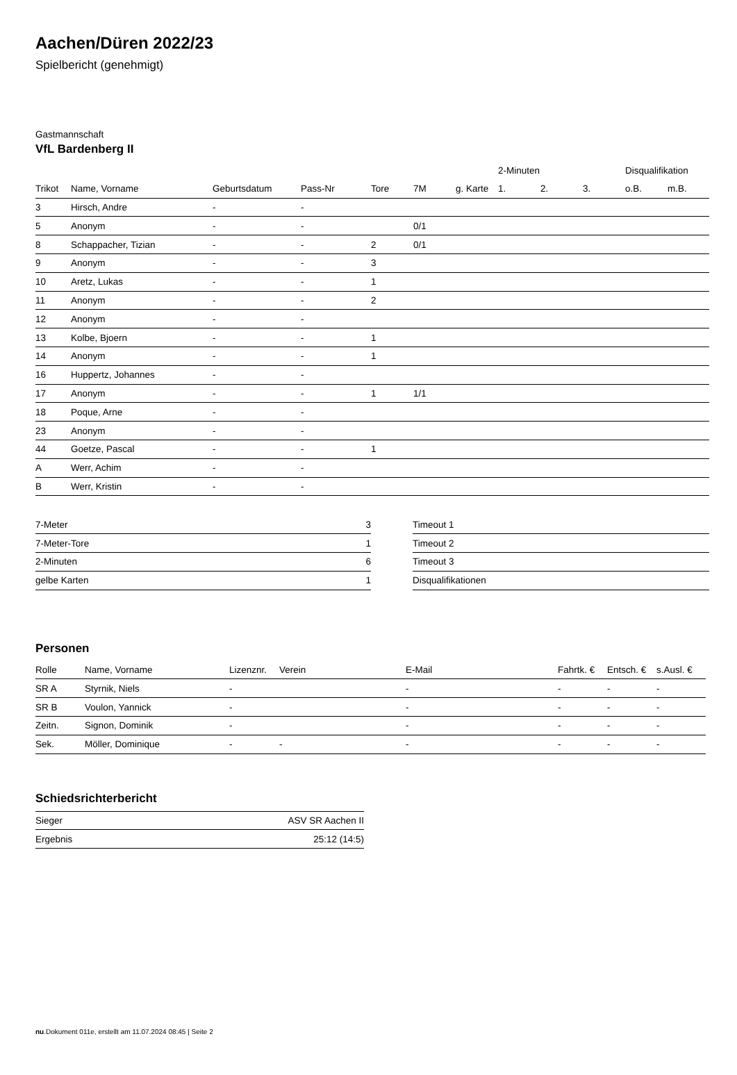Aachen/Düren 2022/23
Spielbericht (genehmigt)
Gastmannschaft
VfL Bardenberg II
| | | | | | | | 2-Minuten | | | Disqualifikation | |
| --- | --- | --- | --- | --- | --- | --- | --- | --- | --- | --- | --- |
| Trikot | Name, Vorname | Geburtsdatum | Pass-Nr | Tore | 7M | g. Karte | 1. | 2. | 3. | o.B. | m.B. |
| 3 | Hirsch, Andre | - | - | | | | | | | | |
| 5 | Anonym | - | - | | 0/1 | | | | | | |
| 8 | Schappacher, Tizian | - | - | 2 | 0/1 | | | | | | |
| 9 | Anonym | - | - | 3 | | | | | | | |
| 10 | Aretz, Lukas | - | - | 1 | | | | | | | |
| 11 | Anonym | - | - | 2 | | | | | | | |
| 12 | Anonym | - | - | | | | | | | | |
| 13 | Kolbe, Bjoern | - | - | 1 | | | | | | | |
| 14 | Anonym | - | - | 1 | | | | | | | |
| 16 | Huppertz, Johannes | - | - | | | | | | | | |
| 17 | Anonym | - | - | 1 | 1/1 | | | | | | |
| 18 | Poque, Arne | - | - | | | | | | | | |
| 23 | Anonym | - | - | | | | | | | | |
| 44 | Goetze, Pascal | - | - | 1 | | | | | | | |
| A | Werr, Achim | - | - | | | | | | | | |
| B | Werr, Kristin | - | - | | | | | | | | |
| 7-Meter | 3 |
| 7-Meter-Tore | 1 |
| 2-Minuten | 6 |
| gelbe Karten | 1 |
| Timeout 1 |
| Timeout 2 |
| Timeout 3 |
| Disqualifikationen |
Personen
| Rolle | Name, Vorname | Lizenznr. | Verein | E-Mail | Fahrtk. € | Entsch. € | s.Ausl. € |
| --- | --- | --- | --- | --- | --- | --- | --- |
| SR A | Styrnik, Niels | - | | - | - | - | - |
| SR B | Voulon, Yannick | - | | - | - | - | - |
| Zeitn. | Signon, Dominik | - | | - | - | - | - |
| Sek. | Möller, Dominique | - | - | - | - | - | - |
Schiedsrichterbericht
| Sieger | ASV SR Aachen II |
| Ergebnis | 25:12 (14:5) |
nu.Dokument 011e, erstellt am 11.07.2024 08:45 | Seite 2